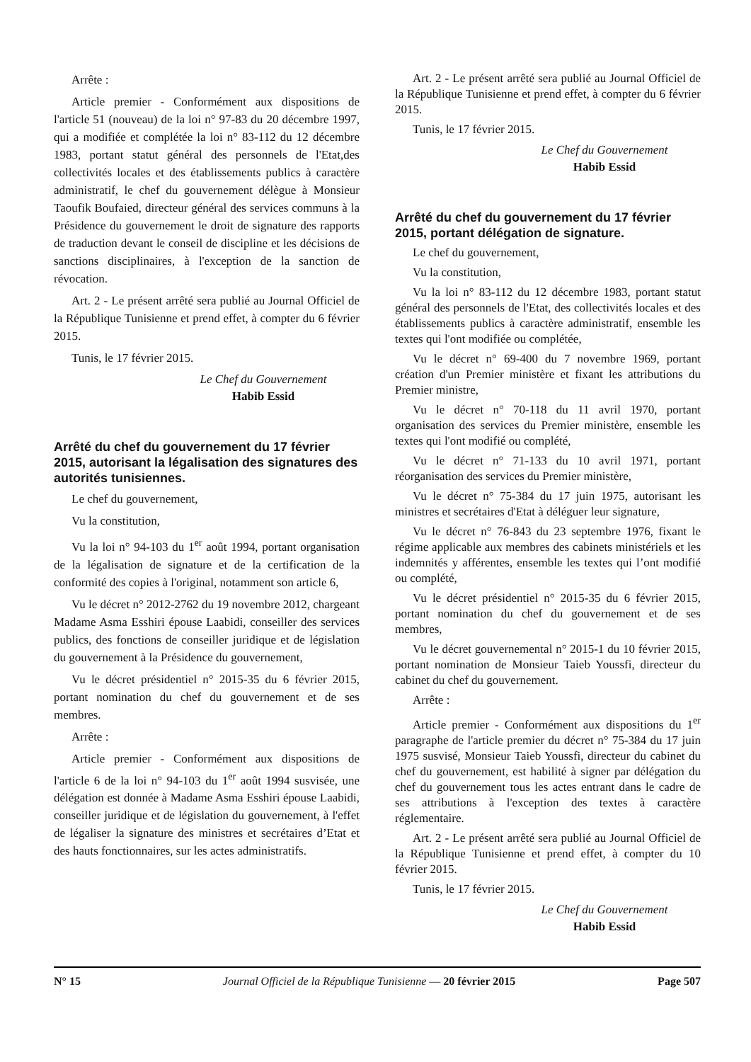Arrête :
Article premier - Conformément aux dispositions de l'article 51 (nouveau) de la loi n° 97-83 du 20 décembre 1997, qui a modifiée et complétée la loi n° 83-112 du 12 décembre 1983, portant statut général des personnels de l'Etat,des collectivités locales et des établissements publics à caractère administratif, le chef du gouvernement délègue à Monsieur Taoufik Boufaied, directeur général des services communs à la Présidence du gouvernement le droit de signature des rapports de traduction devant le conseil de discipline et les décisions de sanctions disciplinaires, à l'exception de la sanction de révocation.
Art. 2 - Le présent arrêté sera publié au Journal Officiel de la République Tunisienne et prend effet, à compter du 6 février 2015.
Tunis, le 17 février 2015.
Le Chef du Gouvernement
Habib Essid
Arrêté du chef du gouvernement du 17 février 2015, autorisant la légalisation des signatures des autorités tunisiennes.
Le chef du gouvernement,
Vu la constitution,
Vu la loi n° 94-103 du 1<sup>er</sup> août 1994, portant organisation de la légalisation de signature et de la certification de la conformité des copies à l'original, notamment son article 6,
Vu le décret n° 2012-2762 du 19 novembre 2012, chargeant Madame Asma Esshiri épouse Laabidi, conseiller des services publics, des fonctions de conseiller juridique et de législation du gouvernement à la Présidence du gouvernement,
Vu le décret présidentiel n° 2015-35 du 6 février 2015, portant nomination du chef du gouvernement et de ses membres.
Arrête :
Article premier - Conformément aux dispositions de l'article 6 de la loi n° 94-103 du 1<sup>er</sup> août 1994 susvisée, une délégation est donnée à Madame Asma Esshiri épouse Laabidi, conseiller juridique et de législation du gouvernement, à l'effet de légaliser la signature des ministres et secrétaires d’Etat et des hauts fonctionnaires, sur les actes administratifs.
Art. 2 - Le présent arrêté sera publié au Journal Officiel de la République Tunisienne et prend effet, à compter du 6 février 2015.
Tunis, le 17 février 2015.
Le Chef du Gouvernement
Habib Essid
Arrêté du chef du gouvernement du 17 février 2015, portant délégation de signature.
Le chef du gouvernement,
Vu la constitution,
Vu la loi n° 83-112 du 12 décembre 1983, portant statut général des personnels de l'Etat, des collectivités locales et des établissements publics à caractère administratif, ensemble les textes qui l'ont modifiée ou complétée,
Vu le décret n° 69-400 du 7 novembre 1969, portant création d'un Premier ministère et fixant les attributions du Premier ministre,
Vu le décret n° 70-118 du 11 avril 1970, portant organisation des services du Premier ministère, ensemble les textes qui l'ont modifié ou complété,
Vu le décret n° 71-133 du 10 avril 1971, portant réorganisation des services du Premier ministère,
Vu le décret n° 75-384 du 17 juin 1975, autorisant les ministres et secrétaires d'Etat à déléguer leur signature,
Vu le décret n° 76-843 du 23 septembre 1976, fixant le régime applicable aux membres des cabinets ministériels et les indemnités y afférentes, ensemble les textes qui l’ont modifié ou complété,
Vu le décret présidentiel n° 2015-35 du 6 février 2015, portant nomination du chef du gouvernement et de ses membres,
Vu le décret gouvernemental n° 2015-1 du 10 février 2015, portant nomination de Monsieur Taieb Youssfi, directeur du cabinet du chef du gouvernement.
Arrête :
Article premier - Conformément aux dispositions du 1<sup>er</sup> paragraphe de l'article premier du décret n° 75-384 du 17 juin 1975 susvisé, Monsieur Taieb Youssfi, directeur du cabinet du chef du gouvernement, est habilité à signer par délégation du chef du gouvernement tous les actes entrant dans le cadre de ses attributions à l'exception des textes à caractère réglementaire.
Art. 2 - Le présent arrêté sera publié au Journal Officiel de la République Tunisienne et prend effet, à compter du 10 février 2015.
Tunis, le 17 février 2015.
Le Chef du Gouvernement
Habib Essid
N° 15 Journal Officiel de la République Tunisienne — 20 février 2015 Page 507